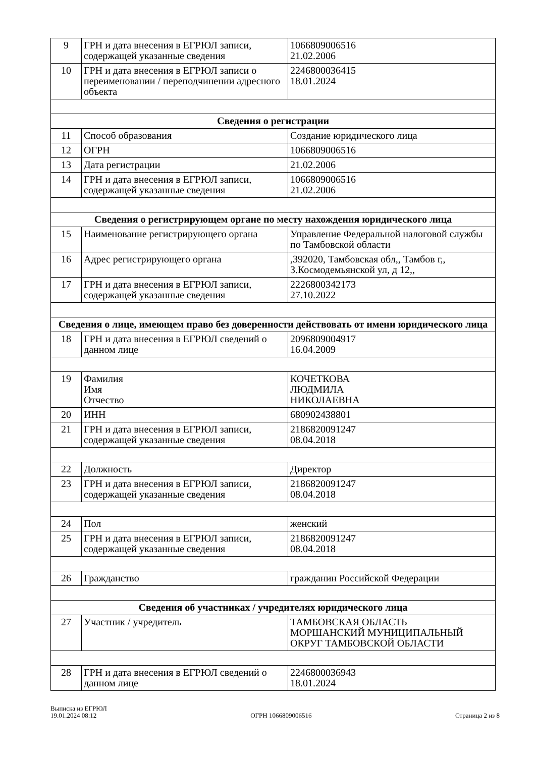| 9 | ГРН и дата внесения в ЕГРЮЛ записи, содержащей указанные сведения | 1066809006516 21.02.2006 |
| 10 | ГРН и дата внесения в ЕГРЮЛ записи о переименовании / переподчинении адресного объекта | 2246800036415 18.01.2024 |
| Сведения о регистрации | | |
| 11 | Способ образования | Создание юридического лица |
| 12 | ОГРН | 1066809006516 |
| 13 | Дата регистрации | 21.02.2006 |
| 14 | ГРН и дата внесения в ЕГРЮЛ записи, содержащей указанные сведения | 1066809006516 21.02.2006 |
| Сведения о регистрирующем органе по месту нахождения юридического лица | | |
| 15 | Наименование регистрирующего органа | Управление Федеральной налоговой службы по Тамбовской области |
| 16 | Адрес регистрирующего органа | ,392020, Тамбовская обл,, Тамбов г,, З.Космодемьянской ул, д 12,, |
| 17 | ГРН и дата внесения в ЕГРЮЛ записи, содержащей указанные сведения | 2226800342173 27.10.2022 |
| Сведения о лице, имеющем право без доверенности действовать от имени юридического лица | | |
| 18 | ГРН и дата внесения в ЕГРЮЛ сведений о данном лице | 2096809004917 16.04.2009 |
| 19 | Фамилия Имя Отчество | КОЧЕТКОВА ЛЮДМИЛА НИКОЛАЕВНА |
| 20 | ИНН | 680902438801 |
| 21 | ГРН и дата внесения в ЕГРЮЛ записи, содержащей указанные сведения | 2186820091247 08.04.2018 |
| 22 | Должность | Директор |
| 23 | ГРН и дата внесения в ЕГРЮЛ записи, содержащей указанные сведения | 2186820091247 08.04.2018 |
| 24 | Пол | женский |
| 25 | ГРН и дата внесения в ЕГРЮЛ записи, содержащей указанные сведения | 2186820091247 08.04.2018 |
| 26 | Гражданство | гражданин Российской Федерации |
| Сведения об участниках / учредителях юридического лица | | |
| 27 | Участник / учредитель | ТАМБОВСКАЯ ОБЛАСТЬ МОРШАНСКИЙ МУНИЦИПАЛЬНЫЙ ОКРУГ ТАМБОВСКОЙ ОБЛАСТИ |
| 28 | ГРН и дата внесения в ЕГРЮЛ сведений о данном лице | 2246800036943 18.01.2024 |
Выписка из ЕГРЮЛ
19.01.2024 08:12
ОГРН 1066809006516
Страница 2 из 8